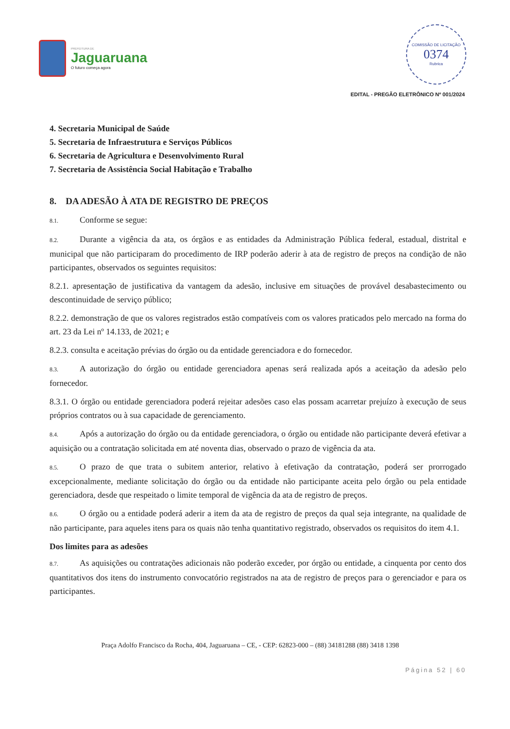PREFEITURA DE
Jaguaruana
O futuro começa agora
COMISSÃO DE LICITAÇÃO
0374
Rubrica
EDITAL - PREGÃO ELETRÔNICO Nº 001/2024
4. Secretaria Municipal de Saúde
5. Secretaria de Infraestrutura e Serviços Públicos
6. Secretaria de Agricultura e Desenvolvimento Rural
7. Secretaria de Assistência Social Habitação e Trabalho
8. DA ADESÃO À ATA DE REGISTRO DE PREÇOS
8.1. Conforme se segue:
8.2. Durante a vigência da ata, os órgãos e as entidades da Administração Pública federal, estadual, distrital e municipal que não participaram do procedimento de IRP poderão aderir à ata de registro de preços na condição de não participantes, observados os seguintes requisitos:
8.2.1. apresentação de justificativa da vantagem da adesão, inclusive em situações de provável desabastecimento ou descontinuidade de serviço público;
8.2.2. demonstração de que os valores registrados estão compatíveis com os valores praticados pelo mercado na forma do art. 23 da Lei nº 14.133, de 2021; e
8.2.3. consulta e aceitação prévias do órgão ou da entidade gerenciadora e do fornecedor.
8.3. A autorização do órgão ou entidade gerenciadora apenas será realizada após a aceitação da adesão pelo fornecedor.
8.3.1. O órgão ou entidade gerenciadora poderá rejeitar adesões caso elas possam acarretar prejuízo à execução de seus próprios contratos ou à sua capacidade de gerenciamento.
8.4. Após a autorização do órgão ou da entidade gerenciadora, o órgão ou entidade não participante deverá efetivar a aquisição ou a contratação solicitada em até noventa dias, observado o prazo de vigência da ata.
8.5. O prazo de que trata o subitem anterior, relativo à efetivação da contratação, poderá ser prorrogado excepcionalmente, mediante solicitação do órgão ou da entidade não participante aceita pelo órgão ou pela entidade gerenciadora, desde que respeitado o limite temporal de vigência da ata de registro de preços.
8.6. O órgão ou a entidade poderá aderir a item da ata de registro de preços da qual seja integrante, na qualidade de não participante, para aqueles itens para os quais não tenha quantitativo registrado, observados os requisitos do item 4.1.
Dos limites para as adesões
8.7. As aquisições ou contratações adicionais não poderão exceder, por órgão ou entidade, a cinquenta por cento dos quantitativos dos itens do instrumento convocatório registrados na ata de registro de preços para o gerenciador e para os participantes.
Praça Adolfo Francisco da Rocha, 404, Jaguaruana – CE, - CEP: 62823-000 – (88) 34181288 (88) 3418 1398
Página 52 | 60